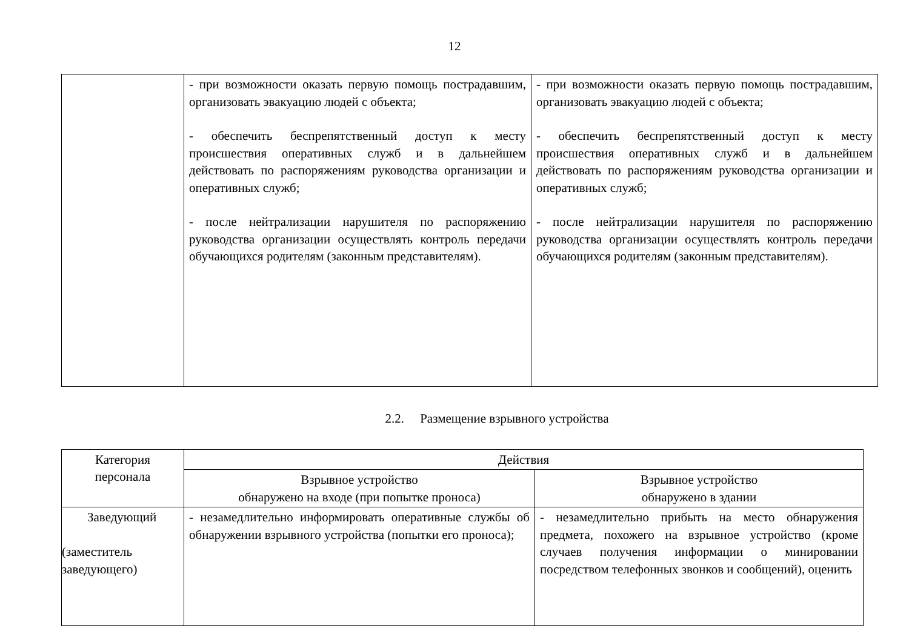12
| | - при возможности оказать первую помощь пострадавшим, организовать эвакуацию людей с объекта; - обеспечить беспрепятственный доступ к месту происшествия оперативных служб и в дальнейшем действовать по распоряжениям руководства организации и оперативных служб; - после нейтрализации нарушителя по распоряжению руководства организации осуществлять контроль передачи обучающихся родителям (законным представителям). | - при возможности оказать первую помощь пострадавшим, организовать эвакуацию людей с объекта; - обеспечить беспрепятственный доступ к месту происшествия оперативных служб и в дальнейшем действовать по распоряжениям руководства организации и оперативных служб; - после нейтрализации нарушителя по распоряжению руководства организации осуществлять контроль передачи обучающихся родителям (законным представителям). |
2.2. Размещение взрывного устройства
| Категория персонала | Действия | |
| --- | --- | --- |
| | Взрывное устройство обнаружено на входе (при попытке проноса) | Взрывное устройство обнаружено в здании |
| Заведующий (заместитель заведующего) | - незамедлительно информировать оперативные службы об обнаружении взрывного устройства (попытки его проноса); | - незамедлительно прибыть на место обнаружения предмета, похожего на взрывное устройство (кроме случаев получения информации о минировании посредством телефонных звонков и сообщений), оценить |